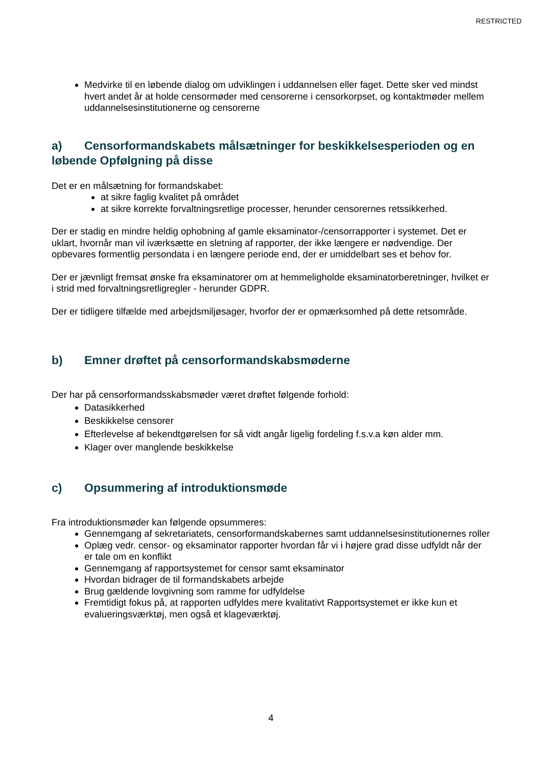RESTRICTED
Medvirke til en løbende dialog om udviklingen i uddannelsen eller faget. Dette sker ved mindst hvert andet år at holde censormøder med censorerne i censorkorpset, og kontaktmøder mellem uddannelsesinstitutionerne og censorerne
a) Censorformandskabets målsætninger for beskikkelsesperioden og en løbende Opfølgning på disse
Det er en målsætning for formandskabet:
at sikre faglig kvalitet på området
at sikre korrekte forvaltningsretlige processer, herunder censorernes retssikkerhed.
Der er stadig en mindre heldig ophobning af gamle eksaminator-/censorrapporter i systemet. Det er uklart, hvornår man vil iværksætte en sletning af rapporter, der ikke længere er nødvendige. Der opbevares formentlig persondata i en længere periode end, der er umiddelbart ses et behov for.
Der er jævnligt fremsat ønske fra eksaminatorer om at hemmeligholde eksaminatorberetninger, hvilket er i strid med forvaltningsretligregler - herunder GDPR.
Der er tidligere tilfælde med arbejdsmiljøsager, hvorfor der er opmærksomhed på dette retsområde.
b) Emner drøftet på censorformandskabsmøderne
Der har på censorformandsskabsmøder været drøftet følgende forhold:
Datasikkerhed
Beskikkelse censorer
Efterlevelse af bekendtgørelsen for så vidt angår ligelig fordeling f.s.v.a køn alder mm.
Klager over manglende beskikkelse
c) Opsummering af introduktionsmøde
Fra introduktionsmøder kan følgende opsummeres:
Gennemgang af sekretariatets, censorformandskabernes samt uddannelsesinstitutionernes roller
Oplæg vedr. censor- og eksaminator rapporter hvordan får vi i højere grad disse udfyldt når der er tale om en konflikt
Gennemgang af rapportsystemet for censor samt eksaminator
Hvordan bidrager de til formandskabets arbejde
Brug gældende lovgivning som ramme for udfyldelse
Fremtidigt fokus på, at rapporten udfyldes mere kvalitativt Rapportsystemet er ikke kun et evalueringsværktøj, men også et klageværktøj.
4